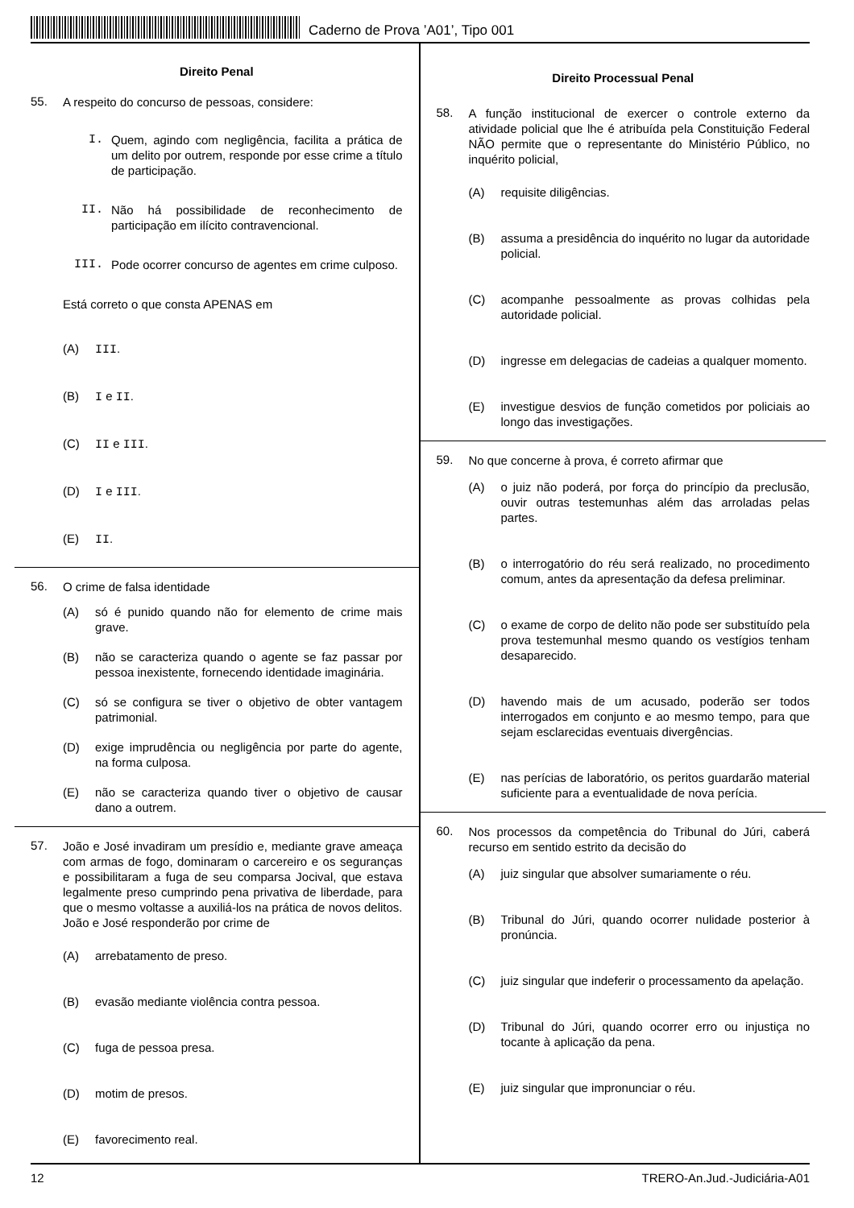Caderno de Prova ’A01’, Tipo 001
Direito Penal
55.
A respeito do concurso de pessoas, considere:
I. Quem, agindo com negligência, facilita a prática de um delito por outrem, responde por esse crime a título de participação.
II. Não há possibilidade de reconhecimento de participação em ilícito contravencional.
III. Pode ocorrer concurso de agentes em crime culposo.
Está correto o que consta APENAS em
(A) III.
(B) I e II.
(C) II e III.
(D) I e III.
(E) II.
56.
O crime de falsa identidade
(A) só é punido quando não for elemento de crime mais grave.
(B) não se caracteriza quando o agente se faz passar por pessoa inexistente, fornecendo identidade imaginária.
(C) só se configura se tiver o objetivo de obter vantagem patrimonial.
(D) exige imprudência ou negligência por parte do agente, na forma culposa.
(E) não se caracteriza quando tiver o objetivo de causar dano a outrem.
57.
João e José invadiram um presídio e, mediante grave ameaça com armas de fogo, dominaram o carcereiro e os seguranças e possibilitaram a fuga de seu comparsa Jocival, que estava legalmente preso cumprindo pena privativa de liberdade, para que o mesmo voltasse a auxiliá-los na prática de novos delitos. João e José responderão por crime de
(A) arrebatamento de preso.
(B) evasão mediante violência contra pessoa.
(C) fuga de pessoa presa.
(D) motim de presos.
(E) favorecimento real.
Direito Processual Penal
58.
A função institucional de exercer o controle externo da atividade policial que lhe é atribuída pela Constituição Federal NÃO permite que o representante do Ministério Público, no inquérito policial,
(A) requisite diligências.
(B) assuma a presidência do inquérito no lugar da autoridade policial.
(C) acompanhe pessoalmente as provas colhidas pela autoridade policial.
(D) ingresse em delegacias de cadeias a qualquer momento.
(E) investigue desvios de função cometidos por policiais ao longo das investigações.
59.
No que concerne à prova, é correto afirmar que
(A) o juiz não poderá, por força do princípio da preclusão, ouvir outras testemunhas além das arroladas pelas partes.
(B) o interrogatório do réu será realizado, no procedimento comum, antes da apresentação da defesa preliminar.
(C) o exame de corpo de delito não pode ser substituído pela prova testemunhal mesmo quando os vestígios tenham desaparecido.
(D) havendo mais de um acusado, poderão ser todos interrogados em conjunto e ao mesmo tempo, para que sejam esclarecidas eventuais divergências.
(E) nas perícias de laboratório, os peritos guardarão material suficiente para a eventualidade de nova perícia.
60.
Nos processos da competência do Tribunal do Júri, caberá recurso em sentido estrito da decisão do
(A) juiz singular que absolver sumariamente o réu.
(B) Tribunal do Júri, quando ocorrer nulidade posterior à pronúncia.
(C) juiz singular que indeferir o processamento da apelação.
(D) Tribunal do Júri, quando ocorrer erro ou injustiça no tocante à aplicação da pena.
(E) juiz singular que impronunciar o réu.
12 TRERO-An.Jud.-Judiciária-A01